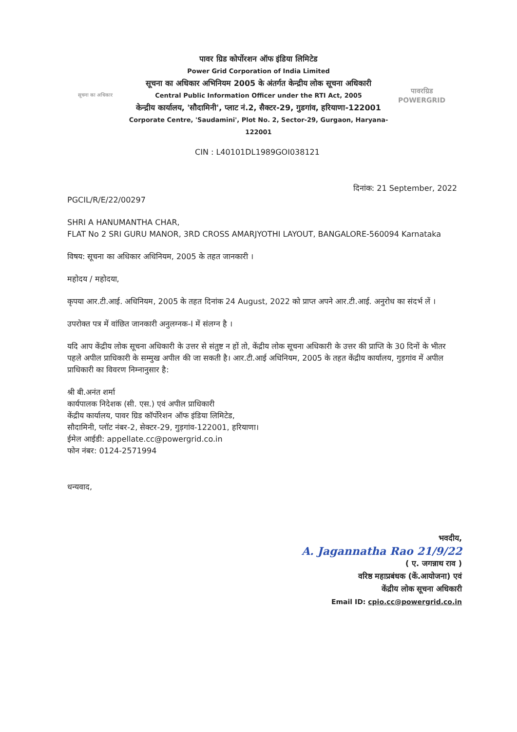सूचना का अधिकार
पावर ग्रिड कोर्पोरशन ऑफ इंडिया लिमिटेड
Power Grid Corporation of India Limited
सूचना का अधिकार अभिनियम 2005 के अंतर्गत केन्द्रीय लोक सूचना अधिकारी
Central Public Information Officer under the RTI Act, 2005
केन्द्रीय कार्यालय, 'सौदामिनी', प्लाट नं.2, सैक्टर-29, गुडगांव, हरियाणा-122001
Corporate Centre, 'Saudamini', Plot No. 2, Sector-29, Gurgaon, Haryana-122001
पावरग्रिड
POWERGRID
CIN : L40101DL1989GOI038121
दिनांक: 21 September, 2022
PGCIL/R/E/22/00297
SHRI A HANUMANTHA CHAR,
FLAT No 2 SRI GURU MANOR, 3RD CROSS AMARJYOTHI LAYOUT, BANGALORE-560094 Karnataka
विषय: सूचना का अधिकार अधिनियम, 2005 के तहत जानकारी ।
महोदय / महोदया,
कृपया आर.टी.आई. अधिनियम, 2005 के तहत दिनांक 24 August, 2022 को प्राप्त अपने आर.टी.आई. अनुरोध का संदर्भ लें ।
उपरोक्त पत्र में वांछित जानकारी अनुलग्नक-I में संलग्न है ।
यदि आप केंद्रीय लोक सूचना अधिकारी के उत्तर से संतुष्ट न हों तो, केंद्रीय लोक सूचना अधिकारी के उत्तर की प्राप्ति के 30 दिनों के भीतर पहले अपील प्राधिकारी के सम्मुख अपील की जा सकती है। आर.टी.आई अधिनियम, 2005 के तहत केंद्रीय कार्यालय, गुड़गांव में अपील प्राधिकारी का विवरण निम्नानुसार है:
श्री बी.अनंत शर्मा
कार्यपालक निदेशक (सी. एस.) एवं अपील प्राधिकारी
केंद्रीय कार्यालय, पावर ग्रिड कॉर्पोरेशन ऑफ इंडिया लिमिटेड,
सौदामिनी, प्लॉट नंबर-2, सेक्टर-29, गुड़गांव-122001, हरियाणा।
ईमेल आईडी: appellate.cc@powergrid.co.in
फोन नंबर: 0124-2571994
धन्यवाद,
भवदीय,
A. Jagannatha Rao 21/9/22
( ए. जगन्नाथ राव )
वरिष्ठ महाप्रबंधक (कें.आयोजना) एवं
केंद्रीय लोक सूचना अधिकारी
Email ID: cpio.cc@powergrid.co.in